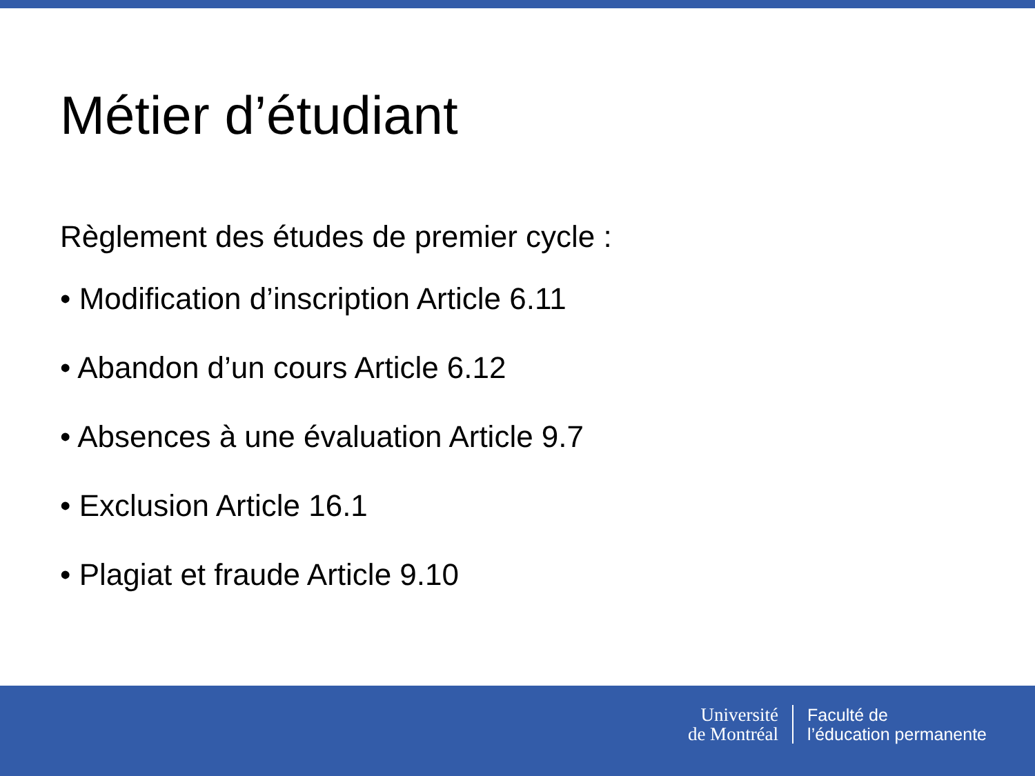Métier d’étudiant
Règlement des études de premier cycle :
• Modification d’inscription Article 6.11
• Abandon d’un cours Article 6.12
• Absences à une évaluation Article 9.7
• Exclusion Article 16.1
• Plagiat et fraude Article 9.10
Université
de Montréal
Faculté de
l’éducation permanente